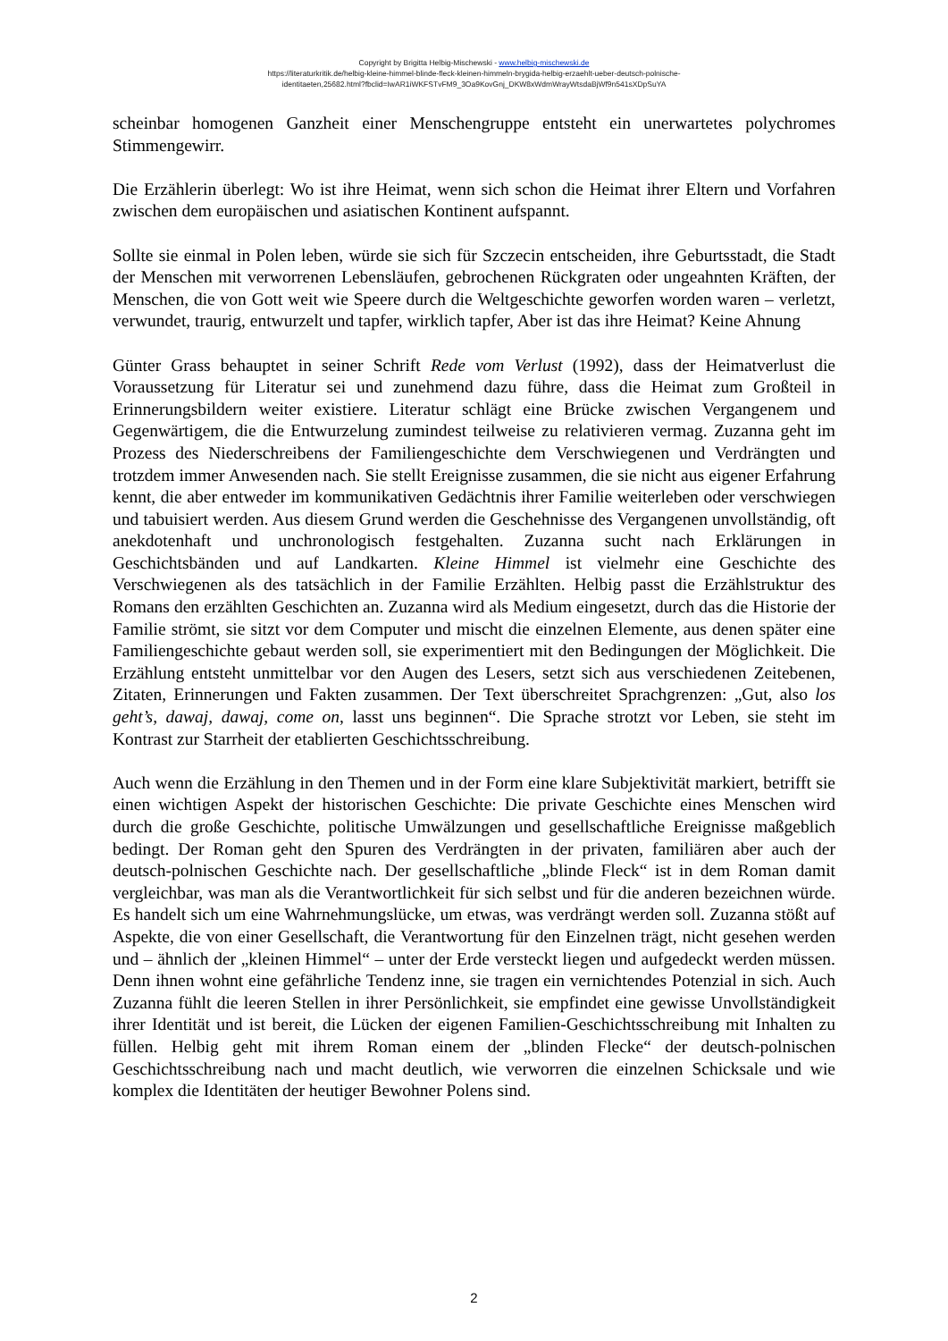Copyright by Brigitta Helbig-Mischewski - www.helbig-mischewski.de
https://literaturkritik.de/helbig-kleine-himmel-blinde-fleck-kleinen-himmeln-brygida-helbig-erzaehlt-ueber-deutsch-polnische-
identitaeten,25682.html?fbclid=IwAR1iWKFSTvFM9_3Oa9KovGnj_DKW8xWdmWrayWtsdaBjWf9n541sXDpSuYA
scheinbar homogenen Ganzheit einer Menschengruppe entsteht ein unerwartetes polychromes Stimmengewirr.
Die Erzählerin überlegt: Wo ist ihre Heimat, wenn sich schon die Heimat ihrer Eltern und Vorfahren zwischen dem europäischen und asiatischen Kontinent aufspannt.
Sollte sie einmal in Polen leben, würde sie sich für Szczecin entscheiden, ihre Geburtsstadt, die Stadt der Menschen mit verworrenen Lebensläufen, gebrochenen Rückgraten oder ungeahnten Kräften, der Menschen, die von Gott weit wie Speere durch die Weltgeschichte geworfen worden waren – verletzt, verwundet, traurig, entwurzelt und tapfer, wirklich tapfer, Aber ist das ihre Heimat? Keine Ahnung
Günter Grass behauptet in seiner Schrift Rede vom Verlust (1992), dass der Heimatverlust die Voraussetzung für Literatur sei und zunehmend dazu führe, dass die Heimat zum Großteil in Erinnerungsbildern weiter existiere. Literatur schlägt eine Brücke zwischen Vergangenem und Gegenwärtigem, die die Entwurzelung zumindest teilweise zu relativieren vermag. Zuzanna geht im Prozess des Niederschreibens der Familiengeschichte dem Verschwiegenen und Verdrängten und trotzdem immer Anwesenden nach. Sie stellt Ereignisse zusammen, die sie nicht aus eigener Erfahrung kennt, die aber entweder im kommunikativen Gedächtnis ihrer Familie weiterleben oder verschwiegen und tabuisiert werden. Aus diesem Grund werden die Geschehnisse des Vergangenen unvollständig, oft anekdotenhaft und unchronologisch festgehalten. Zuzanna sucht nach Erklärungen in Geschichtsbänden und auf Landkarten. Kleine Himmel ist vielmehr eine Geschichte des Verschwiegenen als des tatsächlich in der Familie Erzählten. Helbig passt die Erzählstruktur des Romans den erzählten Geschichten an. Zuzanna wird als Medium eingesetzt, durch das die Historie der Familie strömt, sie sitzt vor dem Computer und mischt die einzelnen Elemente, aus denen später eine Familiengeschichte gebaut werden soll, sie experimentiert mit den Bedingungen der Möglichkeit. Die Erzählung entsteht unmittelbar vor den Augen des Lesers, setzt sich aus verschiedenen Zeitebenen, Zitaten, Erinnerungen und Fakten zusammen. Der Text überschreitet Sprachgrenzen: „Gut, also los geht’s, dawaj, dawaj, come on, lasst uns beginnen“. Die Sprache strotzt vor Leben, sie steht im Kontrast zur Starrheit der etablierten Geschichtsschreibung.
Auch wenn die Erzählung in den Themen und in der Form eine klare Subjektivität markiert, betrifft sie einen wichtigen Aspekt der historischen Geschichte: Die private Geschichte eines Menschen wird durch die große Geschichte, politische Umwälzungen und gesellschaftliche Ereignisse maßgeblich bedingt. Der Roman geht den Spuren des Verdrängten in der privaten, familiären aber auch der deutsch-polnischen Geschichte nach. Der gesellschaftliche „blinde Fleck“ ist in dem Roman damit vergleichbar, was man als die Verantwortlichkeit für sich selbst und für die anderen bezeichnen würde. Es handelt sich um eine Wahrnehmungslücke, um etwas, was verdrängt werden soll. Zuzanna stößt auf Aspekte, die von einer Gesellschaft, die Verantwortung für den Einzelnen trägt, nicht gesehen werden und – ähnlich der „kleinen Himmel“ – unter der Erde versteckt liegen und aufgedeckt werden müssen. Denn ihnen wohnt eine gefährliche Tendenz inne, sie tragen ein vernichtendes Potenzial in sich. Auch Zuzanna fühlt die leeren Stellen in ihrer Persönlichkeit, sie empfindet eine gewisse Unvollständigkeit ihrer Identität und ist bereit, die Lücken der eigenen Familien-Geschichtsschreibung mit Inhalten zu füllen. Helbig geht mit ihrem Roman einem der „blinden Flecke“ der deutsch-polnischen Geschichtsschreibung nach und macht deutlich, wie verworren die einzelnen Schicksale und wie komplex die Identitäten der heutiger Bewohner Polens sind.
2